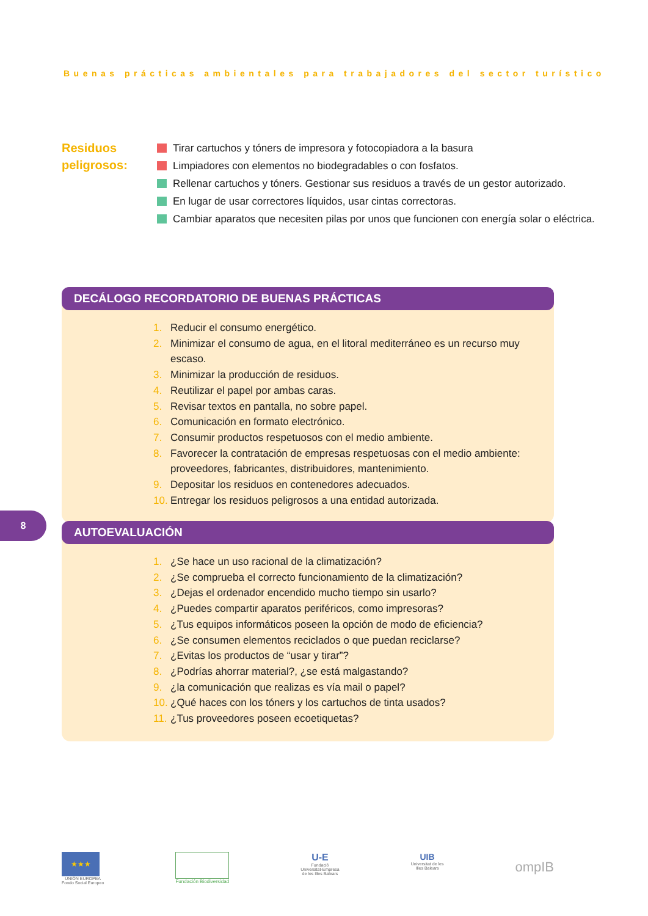Buenas prácticas ambientales para trabajadores del sector turístico
Residuos peligrosos:
Tirar cartuchos y tóners de impresora y fotocopiadora a la basura
Limpiadores con elementos no biodegradables o con fosfatos.
Rellenar cartuchos y tóners. Gestionar sus residuos a través de un gestor autorizado.
En lugar de usar correctores líquidos, usar cintas correctoras.
Cambiar aparatos que necesiten pilas por unos que funcionen con energía solar o eléctrica.
DECÁLOGO RECORDATORIO DE BUENAS PRÁCTICAS
1. Reducir el consumo energético.
2. Minimizar el consumo de agua, en el litoral mediterráneo es un recurso muy escaso.
3. Minimizar la producción de residuos.
4. Reutilizar el papel por ambas caras.
5. Revisar textos en pantalla, no sobre papel.
6. Comunicación en formato electrónico.
7. Consumir productos respetuosos con el medio ambiente.
8. Favorecer la contratación de empresas respetuosas con el medio ambiente: proveedores, fabricantes, distribuidores, mantenimiento.
9. Depositar los residuos en contenedores adecuados.
10. Entregar los residuos peligrosos a una entidad autorizada.
8
AUTOEVALUACIÓN
1. ¿Se hace un uso racional de la climatización?
2. ¿Se comprueba el correcto funcionamiento de la climatización?
3. ¿Dejas el ordenador encendido mucho tiempo sin usarlo?
4. ¿Puedes compartir aparatos periféricos, como impresoras?
5. ¿Tus equipos informáticos poseen la opción de modo de eficiencia?
6. ¿Se consumen elementos reciclados o que puedan reciclarse?
7. ¿Evitas los productos de “usar y tirar”?
8. ¿Podrías ahorrar material?, ¿se está malgastando?
9. ¿la comunicación que realizas es vía mail o papel?
10. ¿Qué haces con los tóners y los cartuchos de tinta usados?
11. ¿Tus proveedores poseen ecoetiquetas?
★★★
UNIÓN EUROPEA
Fondo Social Europeo
Fundación Biodiversidad
U-E
Fundació
Universitat-Empresa
de les Illes Balears
UIB
Universitat de les
Illes Balears
ompIB